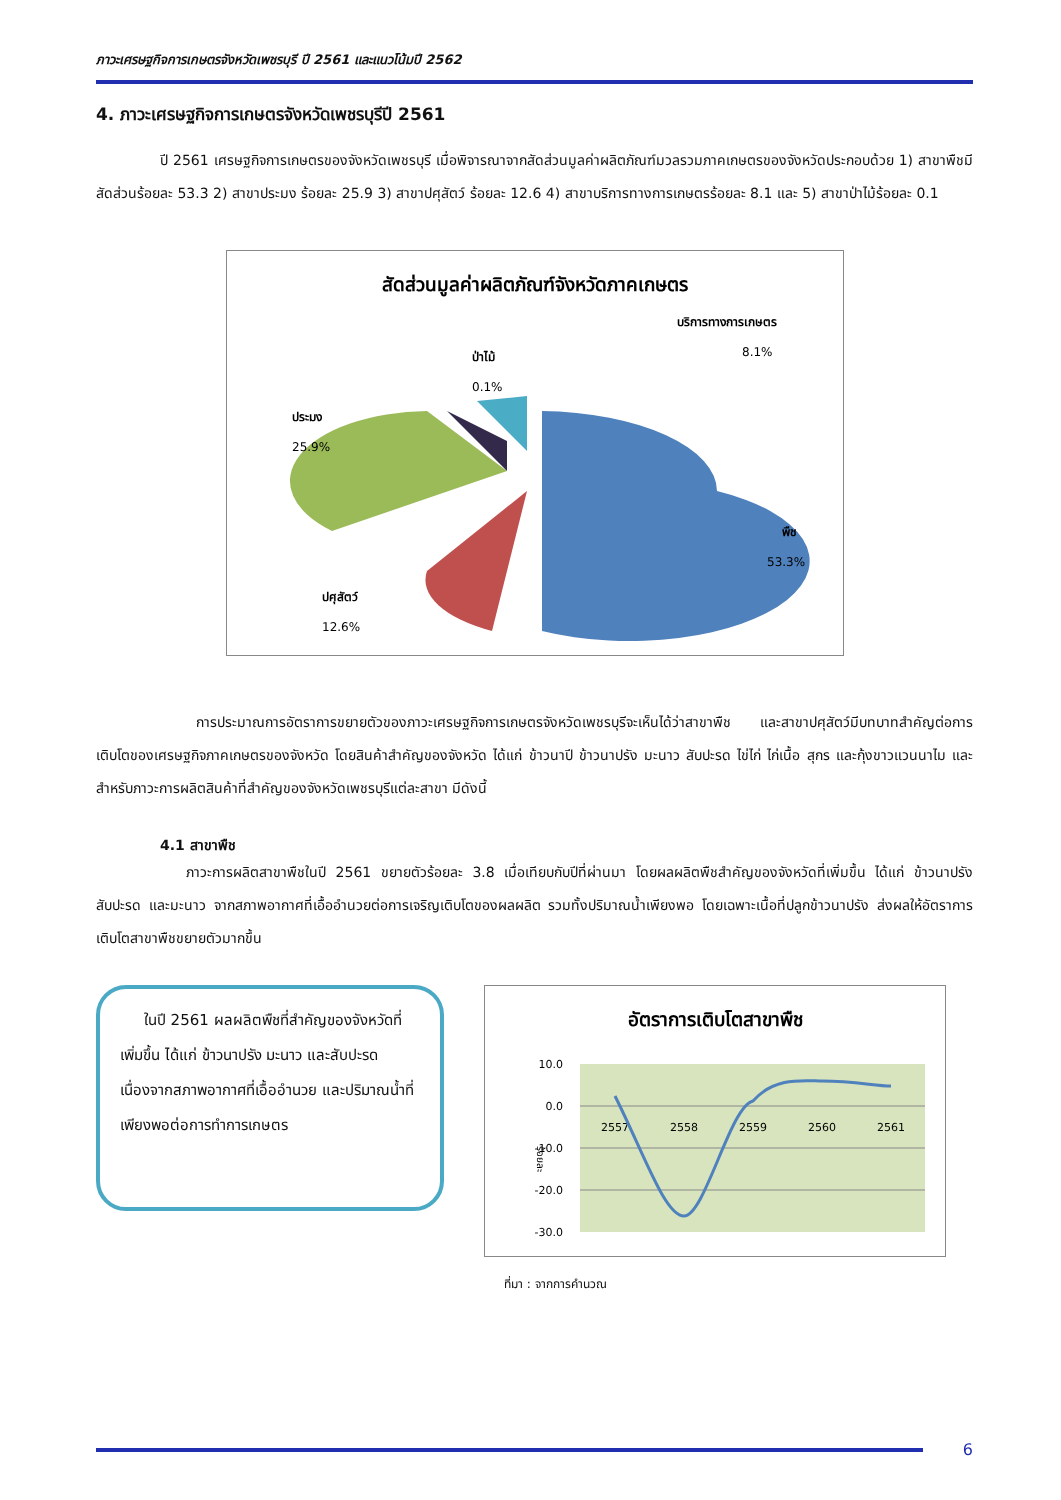ภาวะเศรษฐกิจการเกษตรจังหวัดเพชรบุรี ปี 2561 และแนวโน้มปี 2562
4. ภาวะเศรษฐกิจการเกษตรจังหวัดเพชรบุรีปี 2561
ปี 2561 เศรษฐกิจการเกษตรของจังหวัดเพชรบุรี เมื่อพิจารณาจากสัดส่วนมูลค่าผลิตภัณฑ์มวลรวมภาคเกษตรของจังหวัดประกอบด้วย 1) สาขาพืชมีสัดส่วนร้อยละ 53.3 2) สาขาประมง ร้อยละ 25.9 3) สาขาปศุสัตว์ ร้อยละ 12.6 4) สาขาบริการทางการเกษตรร้อยละ 8.1 และ 5) สาขาป่าไม้ร้อยละ 0.1
สัดส่วนมูลค่าผลิตภัณฑ์จังหวัดภาคเกษตร
บริการทางการเกษตร
8.1%
ป่าไม้
0.1%
ประมง
25.9%
พืช
53.3%
ปศุสัตว์
12.6%
การประมาณการอัตราการขยายตัวของภาวะเศรษฐกิจการเกษตรจังหวัดเพชรบุรีจะเห็นได้ว่าสาขาพืช และสาขาปศุสัตว์มีบทบาทสำคัญต่อการเติบโตของเศรษฐกิจภาคเกษตรของจังหวัด โดยสินค้าสำคัญของจังหวัด ได้แก่ ข้าวนาปี ข้าวนาปรัง มะนาว สับปะรด ไข่ไก่ ไก่เนื้อ สุกร และกุ้งขาวแวนนาไม และสำหรับภาวะการผลิตสินค้าที่สำคัญของจังหวัดเพชรบุรีแต่ละสาขา มีดังนี้
4.1 สาขาพืช
ภาวะการผลิตสาขาพืชในปี 2561 ขยายตัวร้อยละ 3.8 เมื่อเทียบกับปีที่ผ่านมา โดยผลผลิตพืชสำคัญของจังหวัดที่เพิ่มขึ้น ได้แก่ ข้าวนาปรัง สับปะรด และมะนาว จากสภาพอากาศที่เอื้ออำนวยต่อการเจริญเติบโตของผลผลิต รวมทั้งปริมาณน้ำเพียงพอ โดยเฉพาะเนื้อที่ปลูกข้าวนาปรัง ส่งผลให้อัตราการเติบโตสาขาพืชขยายตัวมากขึ้น
ในปี 2561 ผลผลิตพืชที่สำคัญของจังหวัดที่เพิ่มขึ้น ได้แก่ ข้าวนาปรัง มะนาว และสับปะรด เนื่องจากสภาพอากาศที่เอื้ออำนวย และปริมาณน้ำที่เพียงพอต่อการทำการเกษตร
อัตราการเติบโตสาขาพืช
10.0
0.0
-10.0
-20.0
-30.0
ร้อยละ
2557
2558
2559
2560
2561
ที่มา : จากการคำนวณ
6